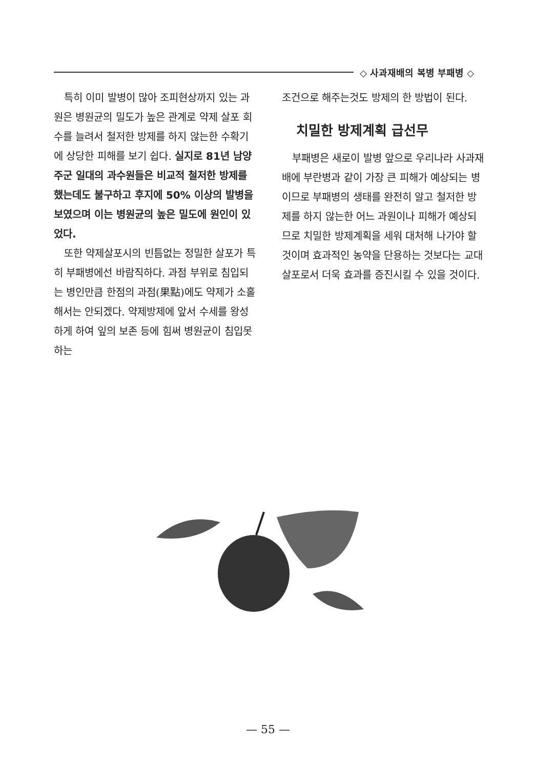◇ 사과재배의 복병 부패병 ◇
특히 이미 발병이 많아 조피현상까지 있는 과원은 병원균의 밀도가 높은 관계로 약제 살포 회수를 늘려서 철저한 방제를 하지 않는한 수확기에 상당한 피해를 보기 쉽다. 실지로 81년 남양주군 일대의 과수원들은 비교적 철저한 방제를 했는데도 불구하고 후지에 50% 이상의 발병을 보였으며 이는 병원균의 높은 밀도에 원인이 있었다.
또한 약제살포시의 빈틈없는 정밀한 살포가 특히 부패병에선 바람직하다. 과점 부위로 침입되는 병인만큼 한점의 과점(果點)에도 약제가 소홀해서는 안되겠다. 약제방제에 앞서 수세를 왕성하게 하여 잎의 보존 등에 힘써 병원균이 침입못하는
조건으로 해주는것도 방제의 한 방법이 된다.
치밀한 방제계획 급선무
부패병은 새로이 발병 앞으로 우리나라 사과재배에 부란병과 같이 가장 큰 피해가 예상되는 병이므로 부패병의 생태를 완전히 알고 철저한 방제를 하지 않는한 어느 과원이나 피해가 예상되므로 치밀한 방제계획을 세워 대처해 나가야 할것이며 효과적인 농약을 단용하는 것보다는 교대 살포로서 더욱 효과를 증진시킬 수 있을 것이다.
— 55 —